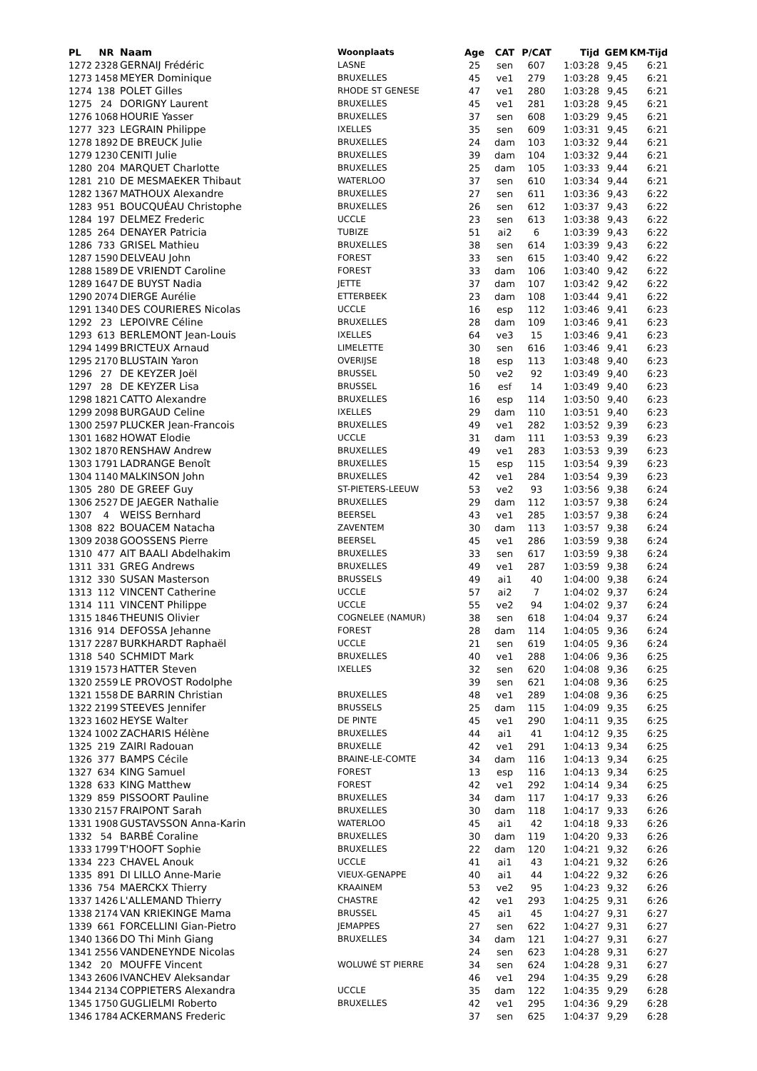| PL | NR | Naam | Woonplaats | Age | CAT | P/CAT | Tijd | GEM | KM-Tijd |
| --- | --- | --- | --- | --- | --- | --- | --- | --- | --- |
| 1272 | 2328 | GERNAIJ Frédéric | LASNE | 25 | sen | 607 | 1:03:28 | 9,45 | 6:21 |
| 1273 | 1458 | MEYER Dominique | BRUXELLES | 45 | ve1 | 279 | 1:03:28 | 9,45 | 6:21 |
| 1274 | 138 | POLET Gilles | RHODE ST GENESE | 47 | ve1 | 280 | 1:03:28 | 9,45 | 6:21 |
| 1275 | 24 | DORIGNY Laurent | BRUXELLES | 45 | ve1 | 281 | 1:03:28 | 9,45 | 6:21 |
| 1276 | 1068 | HOURIE Yasser | BRUXELLES | 37 | sen | 608 | 1:03:29 | 9,45 | 6:21 |
| 1277 | 323 | LEGRAIN Philippe | IXELLES | 35 | sen | 609 | 1:03:31 | 9,45 | 6:21 |
| 1278 | 1892 | DE BREUCK Julie | BRUXELLES | 24 | dam | 103 | 1:03:32 | 9,44 | 6:21 |
| 1279 | 1230 | CENITI Julie | BRUXELLES | 39 | dam | 104 | 1:03:32 | 9,44 | 6:21 |
| 1280 | 204 | MARQUET Charlotte | BRUXELLES | 25 | dam | 105 | 1:03:33 | 9,44 | 6:21 |
| 1281 | 210 | DE MESMAEKER Thibaut | WATERLOO | 37 | sen | 610 | 1:03:34 | 9,44 | 6:21 |
| 1282 | 1367 | MATHOUX Alexandre | BRUXELLES | 27 | sen | 611 | 1:03:36 | 9,43 | 6:22 |
| 1283 | 951 | BOUCQUÉAU Christophe | BRUXELLES | 26 | sen | 612 | 1:03:37 | 9,43 | 6:22 |
| 1284 | 197 | DELMEZ Frederic | UCCLE | 23 | sen | 613 | 1:03:38 | 9,43 | 6:22 |
| 1285 | 264 | DENAYER Patricia | TUBIZE | 51 | ai2 | 6 | 1:03:39 | 9,43 | 6:22 |
| 1286 | 733 | GRISEL Mathieu | BRUXELLES | 38 | sen | 614 | 1:03:39 | 9,43 | 6:22 |
| 1287 | 1590 | DELVEAU John | FOREST | 33 | sen | 615 | 1:03:40 | 9,42 | 6:22 |
| 1288 | 1589 | DE VRIENDT Caroline | FOREST | 33 | dam | 106 | 1:03:40 | 9,42 | 6:22 |
| 1289 | 1647 | DE BUYST Nadia | JETTE | 37 | dam | 107 | 1:03:42 | 9,42 | 6:22 |
| 1290 | 2074 | DIERGE Aurélie | ETTERBEEK | 23 | dam | 108 | 1:03:44 | 9,41 | 6:22 |
| 1291 | 1340 | DES COURIERES Nicolas | UCCLE | 16 | esp | 112 | 1:03:46 | 9,41 | 6:23 |
| 1292 | 23 | LEPOIVRE Céline | BRUXELLES | 28 | dam | 109 | 1:03:46 | 9,41 | 6:23 |
| 1293 | 613 | BERLEMONT Jean-Louis | IXELLES | 64 | ve3 | 15 | 1:03:46 | 9,41 | 6:23 |
| 1294 | 1499 | BRICTEUX Arnaud | LIMELETTE | 30 | sen | 616 | 1:03:46 | 9,41 | 6:23 |
| 1295 | 2170 | BLUSTAIN Yaron | OVERIJSE | 18 | esp | 113 | 1:03:48 | 9,40 | 6:23 |
| 1296 | 27 | DE KEYZER Joël | BRUSSEL | 50 | ve2 | 92 | 1:03:49 | 9,40 | 6:23 |
| 1297 | 28 | DE KEYZER Lisa | BRUSSEL | 16 | esf | 14 | 1:03:49 | 9,40 | 6:23 |
| 1298 | 1821 | CATTO Alexandre | BRUXELLES | 16 | esp | 114 | 1:03:50 | 9,40 | 6:23 |
| 1299 | 2098 | BURGAUD Celine | IXELLES | 29 | dam | 110 | 1:03:51 | 9,40 | 6:23 |
| 1300 | 2597 | PLUCKER Jean-Francois | BRUXELLES | 49 | ve1 | 282 | 1:03:52 | 9,39 | 6:23 |
| 1301 | 1682 | HOWAT Elodie | UCCLE | 31 | dam | 111 | 1:03:53 | 9,39 | 6:23 |
| 1302 | 1870 | RENSHAW Andrew | BRUXELLES | 49 | ve1 | 283 | 1:03:53 | 9,39 | 6:23 |
| 1303 | 1791 | LADRANGE Benoît | BRUXELLES | 15 | esp | 115 | 1:03:54 | 9,39 | 6:23 |
| 1304 | 1140 | MALKINSON John | BRUXELLES | 42 | ve1 | 284 | 1:03:54 | 9,39 | 6:23 |
| 1305 | 280 | DE GREEF Guy | ST-PIETERS-LEEUW | 53 | ve2 | 93 | 1:03:56 | 9,38 | 6:24 |
| 1306 | 2527 | DE JAEGER Nathalie | BRUXELLES | 29 | dam | 112 | 1:03:57 | 9,38 | 6:24 |
| 1307 | 4 | WEISS Bernhard | BEERSEL | 43 | ve1 | 285 | 1:03:57 | 9,38 | 6:24 |
| 1308 | 822 | BOUACEM Natacha | ZAVENTEM | 30 | dam | 113 | 1:03:57 | 9,38 | 6:24 |
| 1309 | 2038 | GOOSSENS Pierre | BEERSEL | 45 | ve1 | 286 | 1:03:59 | 9,38 | 6:24 |
| 1310 | 477 | AIT BAALI Abdelhakim | BRUXELLES | 33 | sen | 617 | 1:03:59 | 9,38 | 6:24 |
| 1311 | 331 | GREG Andrews | BRUXELLES | 49 | ve1 | 287 | 1:03:59 | 9,38 | 6:24 |
| 1312 | 330 | SUSAN Masterson | BRUSSELS | 49 | ai1 | 40 | 1:04:00 | 9,38 | 6:24 |
| 1313 | 112 | VINCENT Catherine | UCCLE | 57 | ai2 | 7 | 1:04:02 | 9,37 | 6:24 |
| 1314 | 111 | VINCENT Philippe | UCCLE | 55 | ve2 | 94 | 1:04:02 | 9,37 | 6:24 |
| 1315 | 1846 | THEUNIS Olivier | COGNELEE (NAMUR) | 38 | sen | 618 | 1:04:04 | 9,37 | 6:24 |
| 1316 | 914 | DEFOSSA Jehanne | FOREST | 28 | dam | 114 | 1:04:05 | 9,36 | 6:24 |
| 1317 | 2287 | BURKHARDT Raphaël | UCCLE | 21 | sen | 619 | 1:04:05 | 9,36 | 6:24 |
| 1318 | 540 | SCHMIDT Mark | BRUXELLES | 40 | ve1 | 288 | 1:04:06 | 9,36 | 6:25 |
| 1319 | 1573 | HATTER Steven | IXELLES | 32 | sen | 620 | 1:04:08 | 9,36 | 6:25 |
| 1320 | 2559 | LE PROVOST Rodolphe | | 39 | sen | 621 | 1:04:08 | 9,36 | 6:25 |
| 1321 | 1558 | DE BARRIN Christian | BRUXELLES | 48 | ve1 | 289 | 1:04:08 | 9,36 | 6:25 |
| 1322 | 2199 | STEEVES Jennifer | BRUSSELS | 25 | dam | 115 | 1:04:09 | 9,35 | 6:25 |
| 1323 | 1602 | HEYSE Walter | DE PINTE | 45 | ve1 | 290 | 1:04:11 | 9,35 | 6:25 |
| 1324 | 1002 | ZACHARIS Hélène | BRUXELLES | 44 | ai1 | 41 | 1:04:12 | 9,35 | 6:25 |
| 1325 | 219 | ZAIRI Radouan | BRUXELLE | 42 | ve1 | 291 | 1:04:13 | 9,34 | 6:25 |
| 1326 | 377 | BAMPS Cécile | BRAINE-LE-COMTE | 34 | dam | 116 | 1:04:13 | 9,34 | 6:25 |
| 1327 | 634 | KING Samuel | FOREST | 13 | esp | 116 | 1:04:13 | 9,34 | 6:25 |
| 1328 | 633 | KING Matthew | FOREST | 42 | ve1 | 292 | 1:04:14 | 9,34 | 6:25 |
| 1329 | 859 | PISSOORT Pauline | BRUXELLES | 34 | dam | 117 | 1:04:17 | 9,33 | 6:26 |
| 1330 | 2157 | FRAIPONT Sarah | BRUXELLES | 30 | dam | 118 | 1:04:17 | 9,33 | 6:26 |
| 1331 | 1908 | GUSTAVSSON Anna-Karin | WATERLOO | 45 | ai1 | 42 | 1:04:18 | 9,33 | 6:26 |
| 1332 | 54 | BARBÉ Coraline | BRUXELLES | 30 | dam | 119 | 1:04:20 | 9,33 | 6:26 |
| 1333 | 1799 | T'HOOFT Sophie | BRUXELLES | 22 | dam | 120 | 1:04:21 | 9,32 | 6:26 |
| 1334 | 223 | CHAVEL Anouk | UCCLE | 41 | ai1 | 43 | 1:04:21 | 9,32 | 6:26 |
| 1335 | 891 | DI LILLO Anne-Marie | VIEUX-GENAPPE | 40 | ai1 | 44 | 1:04:22 | 9,32 | 6:26 |
| 1336 | 754 | MAERCKX Thierry | KRAAINEM | 53 | ve2 | 95 | 1:04:23 | 9,32 | 6:26 |
| 1337 | 1426 | L'ALLEMAND Thierry | CHASTRE | 42 | ve1 | 293 | 1:04:25 | 9,31 | 6:26 |
| 1338 | 2174 | VAN KRIEKINGE Mama | BRUSSEL | 45 | ai1 | 45 | 1:04:27 | 9,31 | 6:27 |
| 1339 | 661 | FORCELLINI Gian-Pietro | JEMAPPES | 27 | sen | 622 | 1:04:27 | 9,31 | 6:27 |
| 1340 | 1366 | DO Thi Minh Giang | BRUXELLES | 34 | dam | 121 | 1:04:27 | 9,31 | 6:27 |
| 1341 | 2556 | VANDENEYNDE Nicolas | | 24 | sen | 623 | 1:04:28 | 9,31 | 6:27 |
| 1342 | 20 | MOUFFE Vincent | WOLUWÉ ST PIERRE | 34 | sen | 624 | 1:04:28 | 9,31 | 6:27 |
| 1343 | 2606 | IVANCHEV Aleksandar | | 46 | ve1 | 294 | 1:04:35 | 9,29 | 6:28 |
| 1344 | 2134 | COPPIETERS Alexandra | UCCLE | 35 | dam | 122 | 1:04:35 | 9,29 | 6:28 |
| 1345 | 1750 | GUGLIELMI Roberto | BRUXELLES | 42 | ve1 | 295 | 1:04:36 | 9,29 | 6:28 |
| 1346 | 1784 | ACKERMANS Frederic | | 37 | sen | 625 | 1:04:37 | 9,29 | 6:28 |